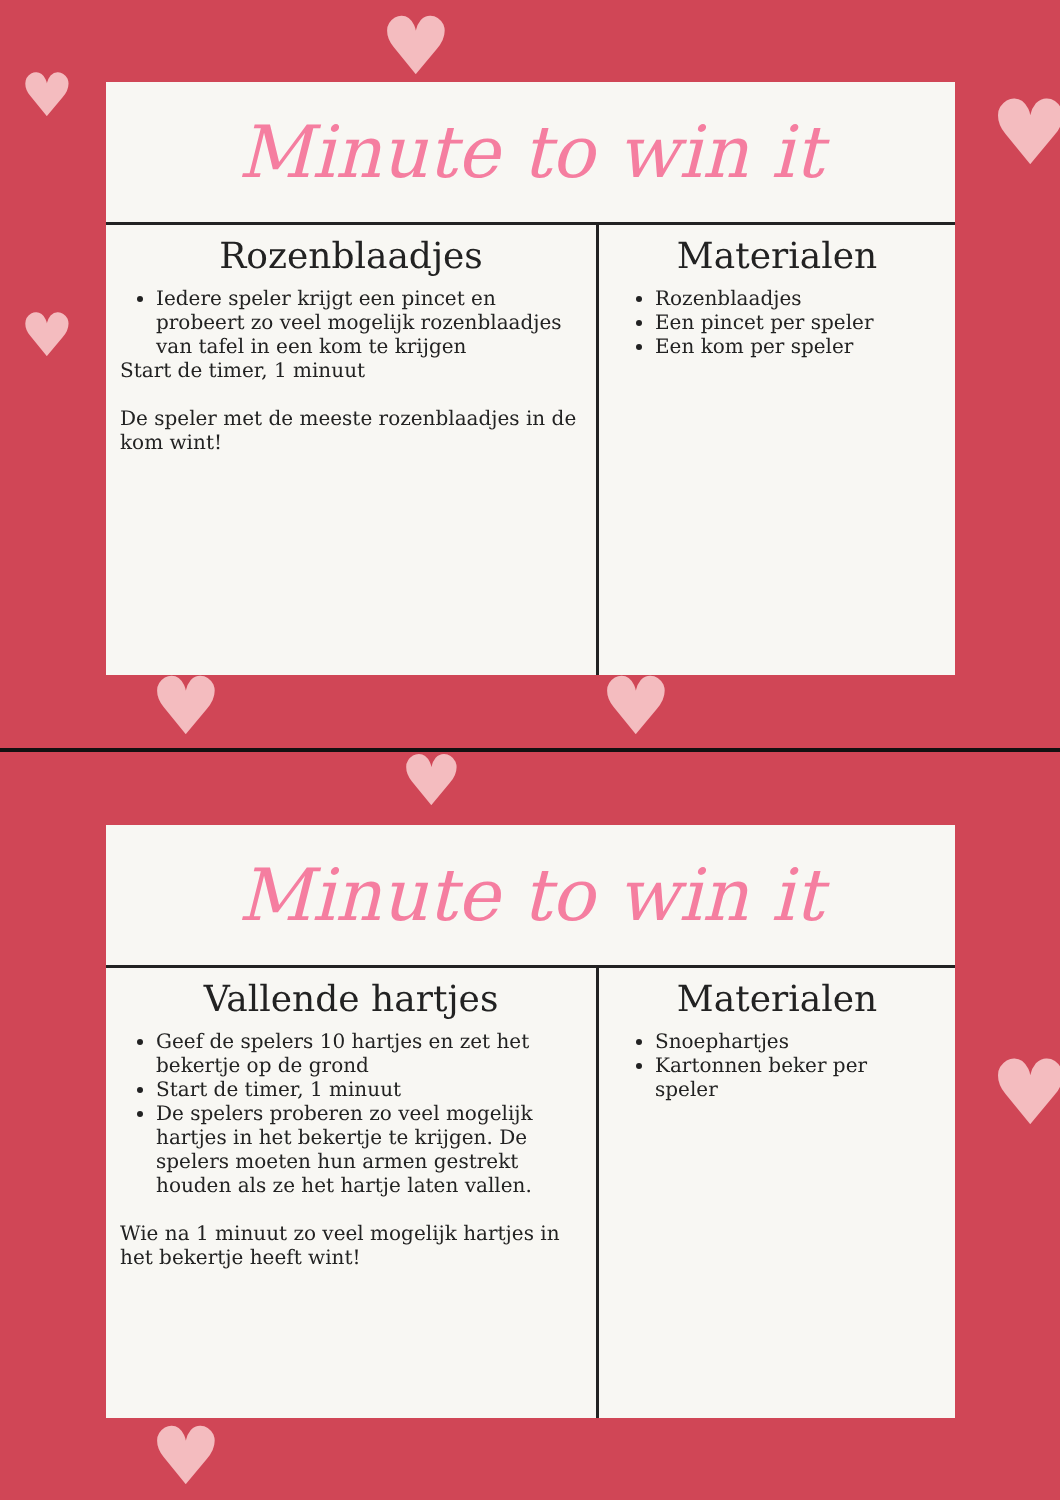♥
♥
♥
♥
♥ ♥
♥
♥
♥
Minute to win it
Rozenblaadjes
Iedere speler krijgt een pincet en probeert zo veel mogelijk rozenblaadjes van tafel in een kom te krijgen
Start de timer, 1 minuut
De speler met de meeste rozenblaadjes in de kom wint!
Materialen
Rozenblaadjes
Een pincet per speler
Een kom per speler
Minute to win it
Vallende hartjes
Geef de spelers 10 hartjes en zet het bekertje op de grond
Start de timer, 1 minuut
De spelers proberen zo veel mogelijk hartjes in het bekertje te krijgen. De spelers moeten hun armen gestrekt houden als ze het hartje laten vallen.
Wie na 1 minuut zo veel mogelijk hartjes in het bekertje heeft wint!
Materialen
Snoephartjes
Kartonnen beker per speler